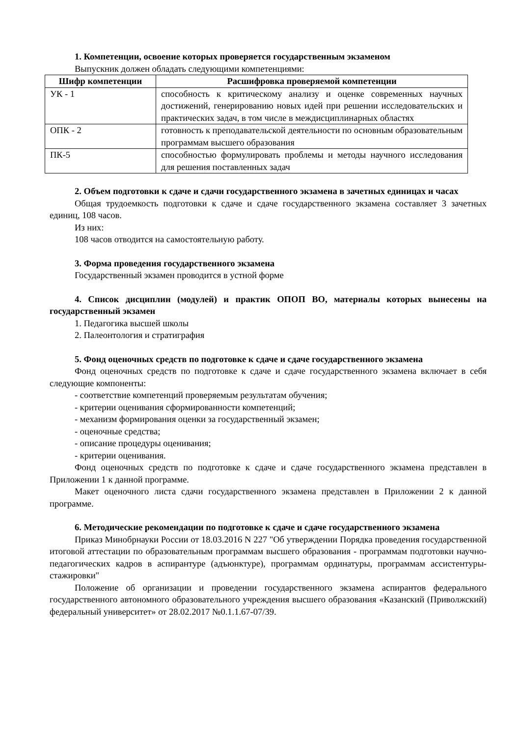1. Компетенции, освоение которых проверяется государственным экзаменом
Выпускник должен обладать следующими компетенциями:
| Шифр компетенции | Расшифровка проверяемой компетенции |
| --- | --- |
| УК - 1 | способность к критическому анализу и оценке современных научных достижений, генерированию новых идей при решении исследовательских и практических задач, в том числе в междисциплинарных областях |
| ОПК - 2 | готовность к преподавательской деятельности по основным образовательным программам высшего образования |
| ПК-5 | способностью формулировать проблемы и методы научного исследования для решения поставленных задач |
2. Объем подготовки к сдаче и сдачи государственного экзамена в зачетных единицах и часах
Общая трудоемкость подготовки к сдаче и сдаче государственного экзамена составляет 3 зачетных единиц, 108 часов.
Из них:
108 часов отводится на самостоятельную работу.
3. Форма проведения государственного экзамена
Государственный экзамен проводится в устной форме
4. Список дисциплин (модулей) и практик ОПОП ВО, материалы которых вынесены на государственный экзамен
1. Педагогика высшей школы
2. Палеонтология и стратиграфия
5. Фонд оценочных средств по подготовке к сдаче и сдаче государственного экзамена
Фонд оценочных средств по подготовке к сдаче и сдаче государственного экзамена включает в себя следующие компоненты:
- соответствие компетенций проверяемым результатам обучения;
- критерии оценивания сформированности компетенций;
- механизм формирования оценки за государственный экзамен;
- оценочные средства;
- описание процедуры оценивания;
- критерии оценивания.
Фонд оценочных средств по подготовке к сдаче и сдаче государственного экзамена представлен в Приложении 1 к данной программе.
Макет оценочного листа сдачи государственного экзамена представлен в Приложении 2 к данной программе.
6. Методические рекомендации по подготовке к сдаче и сдаче государственного экзамена
Приказ Минобрнауки России от 18.03.2016 N 227 "Об утверждении Порядка проведения государственной итоговой аттестации по образовательным программам высшего образования - программам подготовки научно-педагогических кадров в аспирантуре (адъюнктуре), программам ординатуры, программам ассистентуры-стажировки"
Положение об организации и проведении государственного экзамена аспирантов федерального государственного автономного образовательного учреждения высшего образования «Казанский (Приволжский) федеральный университет» от 28.02.2017 №0.1.1.67-07/39.